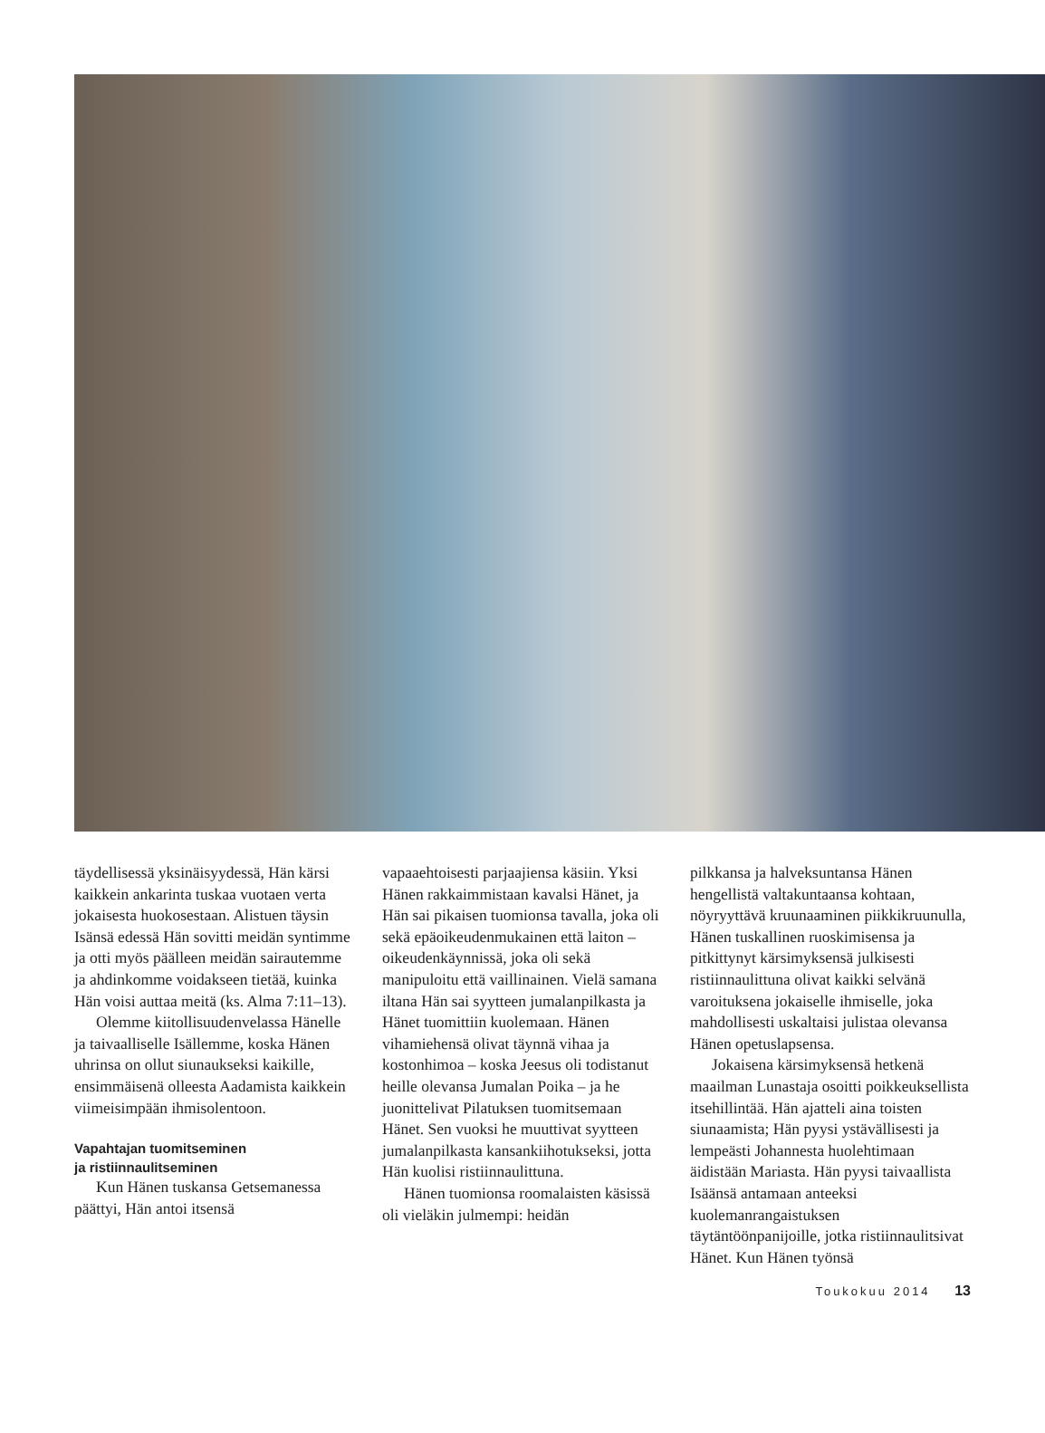täydellisessä yksinäisyydessä, Hän kärsi kaikkein ankarinta tuskaa vuotaen verta jokaisesta huokosestaan. Alistuen täysin Isänsä edessä Hän sovitti meidän syntimme ja otti myös päälleen meidän sairautemme ja ahdinkomme voidakseen tietää, kuinka Hän voisi auttaa meitä (ks. Alma 7:11–13).
Olemme kiitollisuudenvelassa Hänelle ja taivaalliselle Isällemme, koska Hänen uhrinsa on ollut siunaukseksi kaikille, ensimmäisenä olleesta Aadamista kaikkein viimeisimpään ihmisolentoon.
Vapahtajan tuomitseminen
ja ristiinnaulitseminen
Kun Hänen tuskansa Getsemanessa päättyi, Hän antoi itsensä
vapaaehtoisesti parjaajiensa käsiin. Yksi Hänen rakkaimmistaan kavalsi Hänet, ja Hän sai pikaisen tuomionsa tavalla, joka oli sekä epäoikeudenmukainen että laiton – oikeudenkäynnissä, joka oli sekä manipuloitu että vaillinainen. Vielä samana iltana Hän sai syytteen jumalanpilkasta ja Hänet tuomittiin kuolemaan. Hänen vihamiehensä olivat täynnä vihaa ja kostonhimoa – koska Jeesus oli todistanut heille olevansa Jumalan Poika – ja he juonittelivat Pilatuksen tuomitsemaan Hänet. Sen vuoksi he muuttivat syytteen jumalanpilkasta kansankiihotukseksi, jotta Hän kuolisi ristiinnaulittuna.
Hänen tuomionsa roomalaisten käsissä oli vieläkin julmempi: heidän
pilkkansa ja halveksuntansa Hänen hengellistä valtakuntaansa kohtaan, nöyryyttävä kruunaaminen piikkikruunulla, Hänen tuskallinen ruoskimisensa ja pitkittynyt kärsimyksensä julkisesti ristiinnaulittuna olivat kaikki selvänä varoituksena jokaiselle ihmiselle, joka mahdollisesti uskaltaisi julistaa olevansa Hänen opetuslapsensa.
Jokaisena kärsimyksensä hetkenä maailman Lunastaja osoitti poikkeuksellista itsehillintää. Hän ajatteli aina toisten siunaamista; Hän pyysi ystävällisesti ja lempeästi Johannesta huolehtimaan äidistään Mariasta. Hän pyysi taivaallista Isäänsä antamaan anteeksi kuolemanrangaistuksen täytäntöönpanijoille, jotka ristiinnaulitsivat Hänet. Kun Hänen työnsä
Toukokuu 2014 13